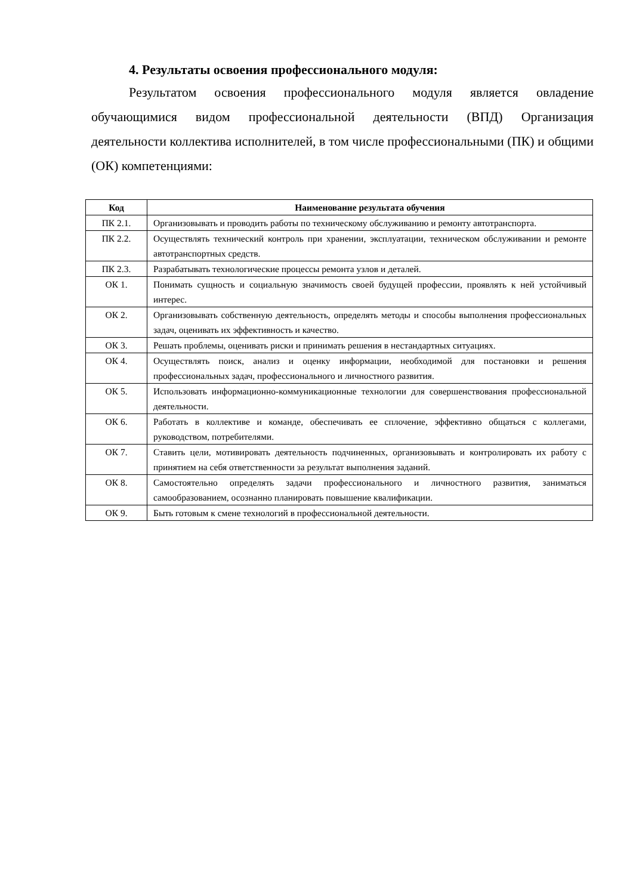4. Результаты освоения профессионального модуля:
Результатом освоения профессионального модуля является овладение обучающимися видом профессиональной деятельности (ВПД) Организация деятельности коллектива исполнителей, в том числе профессиональными (ПК) и общими (ОК) компетенциями:
| Код | Наименование результата обучения |
| --- | --- |
| ПК 2.1. | Организовывать и проводить работы по техническому обслуживанию и ремонту автотранспорта. |
| ПК 2.2. | Осуществлять технический контроль при хранении, эксплуатации, техническом обслуживании и ремонте автотранспортных средств. |
| ПК 2.3. | Разрабатывать технологические процессы ремонта узлов и деталей. |
| ОК 1. | Понимать сущность и социальную значимость своей будущей профессии, проявлять к ней устойчивый интерес. |
| ОК 2. | Организовывать собственную деятельность, определять методы и способы выполнения профессиональных задач, оценивать их эффективность и качество. |
| ОК 3. | Решать проблемы, оценивать риски и принимать решения в нестандартных ситуациях. |
| ОК 4. | Осуществлять поиск, анализ и оценку информации, необходимой для постановки и решения профессиональных задач, профессионального и личностного развития. |
| ОК 5. | Использовать информационно-коммуникационные технологии для совершенствования профессиональной деятельности. |
| ОК 6. | Работать в коллективе и команде, обеспечивать ее сплочение, эффективно общаться с коллегами, руководством, потребителями. |
| ОК 7. | Ставить цели, мотивировать деятельность подчиненных, организовывать и контролировать их работу с принятием на себя ответственности за результат выполнения заданий. |
| ОК 8. | Самостоятельно определять задачи профессионального и личностного развития, заниматься самообразованием, осознанно планировать повышение квалификации. |
| ОК 9. | Быть готовым к смене технологий в профессиональной деятельности. |